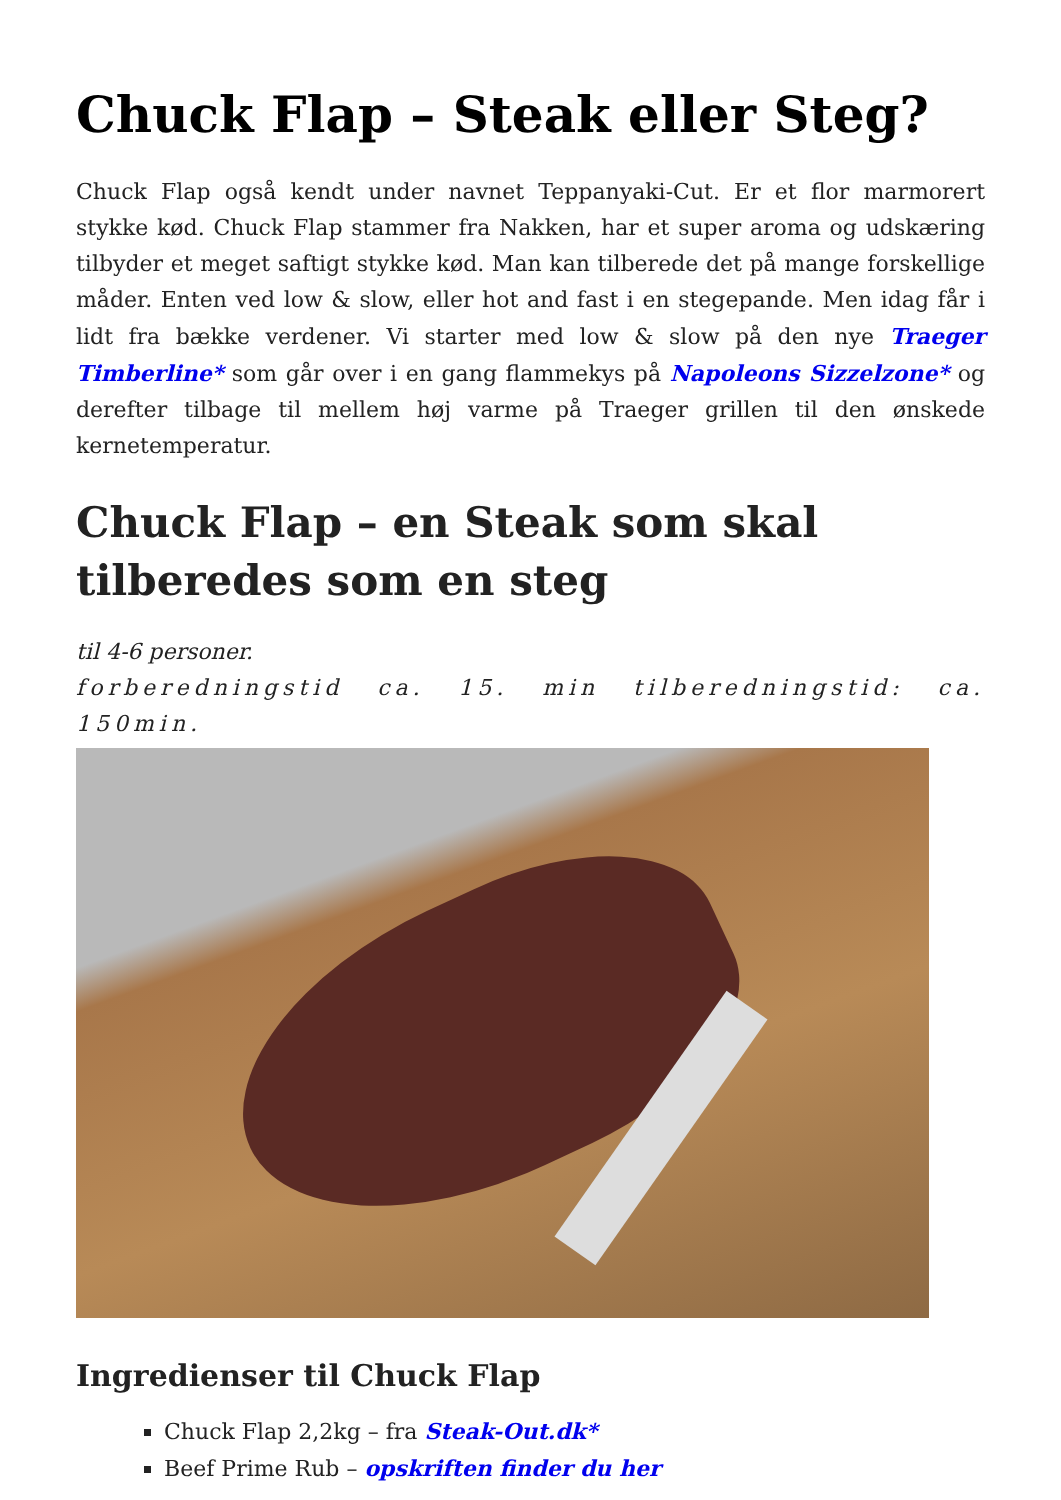Chuck Flap – Steak eller Steg?
Chuck Flap også kendt under navnet Teppanyaki-Cut. Er et flor marmorert stykke kød. Chuck Flap stammer fra Nakken, har et super aroma og udskæring tilbyder et meget saftigt stykke kød. Man kan tilberede det på mange forskellige måder. Enten ved low & slow, eller hot and fast i en stegepande. Men idag får i lidt fra bække verdener. Vi starter med low & slow på den nye Traeger Timberline* som går over i en gang flammekys på Napoleons Sizzelzone* og derefter tilbage til mellem høj varme på Traeger grillen til den ønskede kernetemperatur.
Chuck Flap – en Steak som skal tilberedes som en steg
til 4-6 personer.
forberedningstid ca. 15. min tilberedningstid: ca. 150min.
Ingredienser til Chuck Flap
Chuck Flap 2,2kg – fra Steak-Out.dk*
Beef Prime Rub – opskriften finder du her